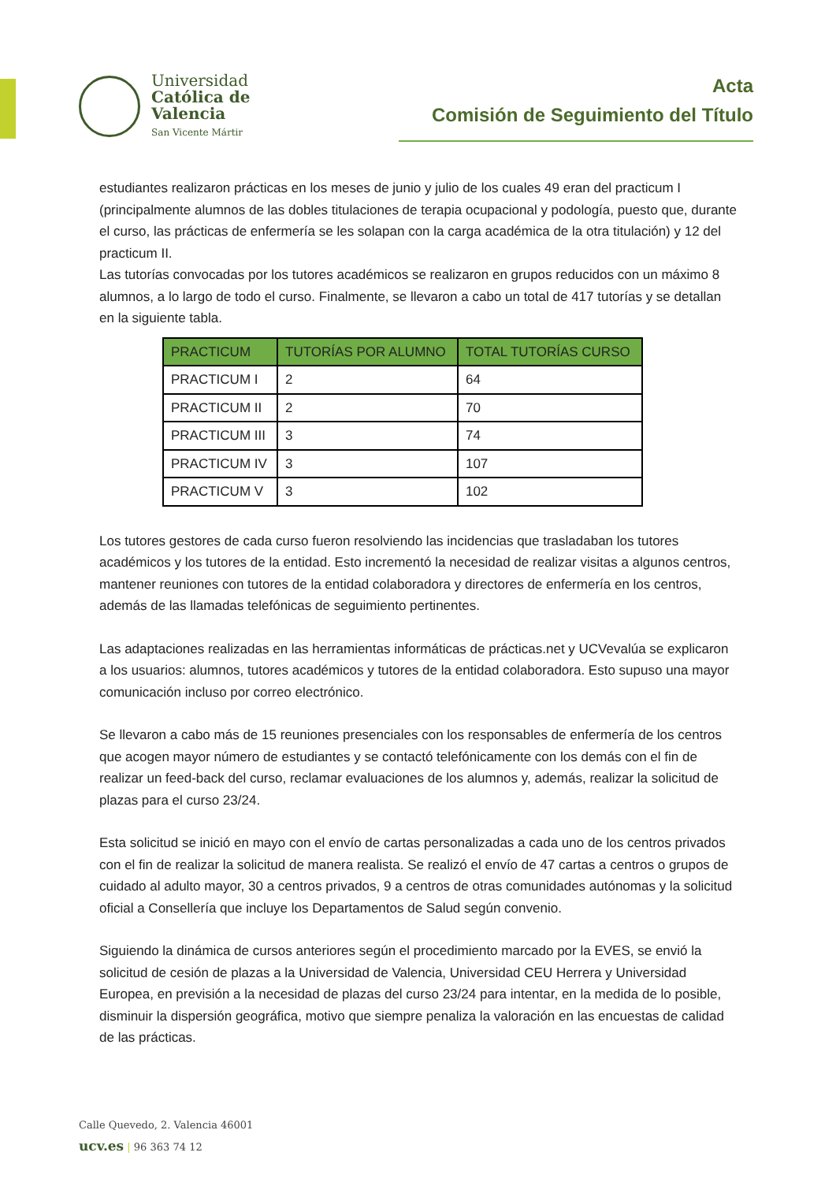Universidad
Católica de
Valencia
San Vicente Mártir
Acta
Comisión de Seguimiento del Título
estudiantes realizaron prácticas en los meses de junio y julio de los cuales 49 eran del practicum I (principalmente alumnos de las dobles titulaciones de terapia ocupacional y podología, puesto que, durante el curso, las prácticas de enfermería se les solapan con la carga académica de la otra titulación) y 12 del practicum II.
Las tutorías convocadas por los tutores académicos se realizaron en grupos reducidos con un máximo 8 alumnos, a lo largo de todo el curso. Finalmente, se llevaron a cabo un total de 417 tutorías y se detallan en la siguiente tabla.
| PRACTICUM | TUTORÍAS POR ALUMNO | TOTAL TUTORÍAS CURSO |
| --- | --- | --- |
| PRACTICUM I | 2 | 64 |
| PRACTICUM II | 2 | 70 |
| PRACTICUM III | 3 | 74 |
| PRACTICUM IV | 3 | 107 |
| PRACTICUM V | 3 | 102 |
Los tutores gestores de cada curso fueron resolviendo las incidencias que trasladaban los tutores académicos y los tutores de la entidad. Esto incrementó la necesidad de realizar visitas a algunos centros, mantener reuniones con tutores de la entidad colaboradora y directores de enfermería en los centros, además de las llamadas telefónicas de seguimiento pertinentes.
Las adaptaciones realizadas en las herramientas informáticas de prácticas.net y UCVevalúa se explicaron a los usuarios: alumnos, tutores académicos y tutores de la entidad colaboradora. Esto supuso una mayor comunicación incluso por correo electrónico.
Se llevaron a cabo más de 15 reuniones presenciales con los responsables de enfermería de los centros que acogen mayor número de estudiantes y se contactó telefónicamente con los demás con el fin de realizar un feed-back del curso, reclamar evaluaciones de los alumnos y, además, realizar la solicitud de plazas para el curso 23/24.
Esta solicitud se inició en mayo con el envío de cartas personalizadas a cada uno de los centros privados con el fin de realizar la solicitud de manera realista. Se realizó el envío de 47 cartas a centros o grupos de cuidado al adulto mayor, 30 a centros privados, 9 a centros de otras comunidades autónomas y la solicitud oficial a Consellería que incluye los Departamentos de Salud según convenio.
Siguiendo la dinámica de cursos anteriores según el procedimiento marcado por la EVES, se envió la solicitud de cesión de plazas a la Universidad de Valencia, Universidad CEU Herrera y Universidad Europea, en previsión a la necesidad de plazas del curso 23/24 para intentar, en la medida de lo posible, disminuir la dispersión geográfica, motivo que siempre penaliza la valoración en las encuestas de calidad de las prácticas.
Calle Quevedo, 2. Valencia 46001
ucv.es | 96 363 74 12